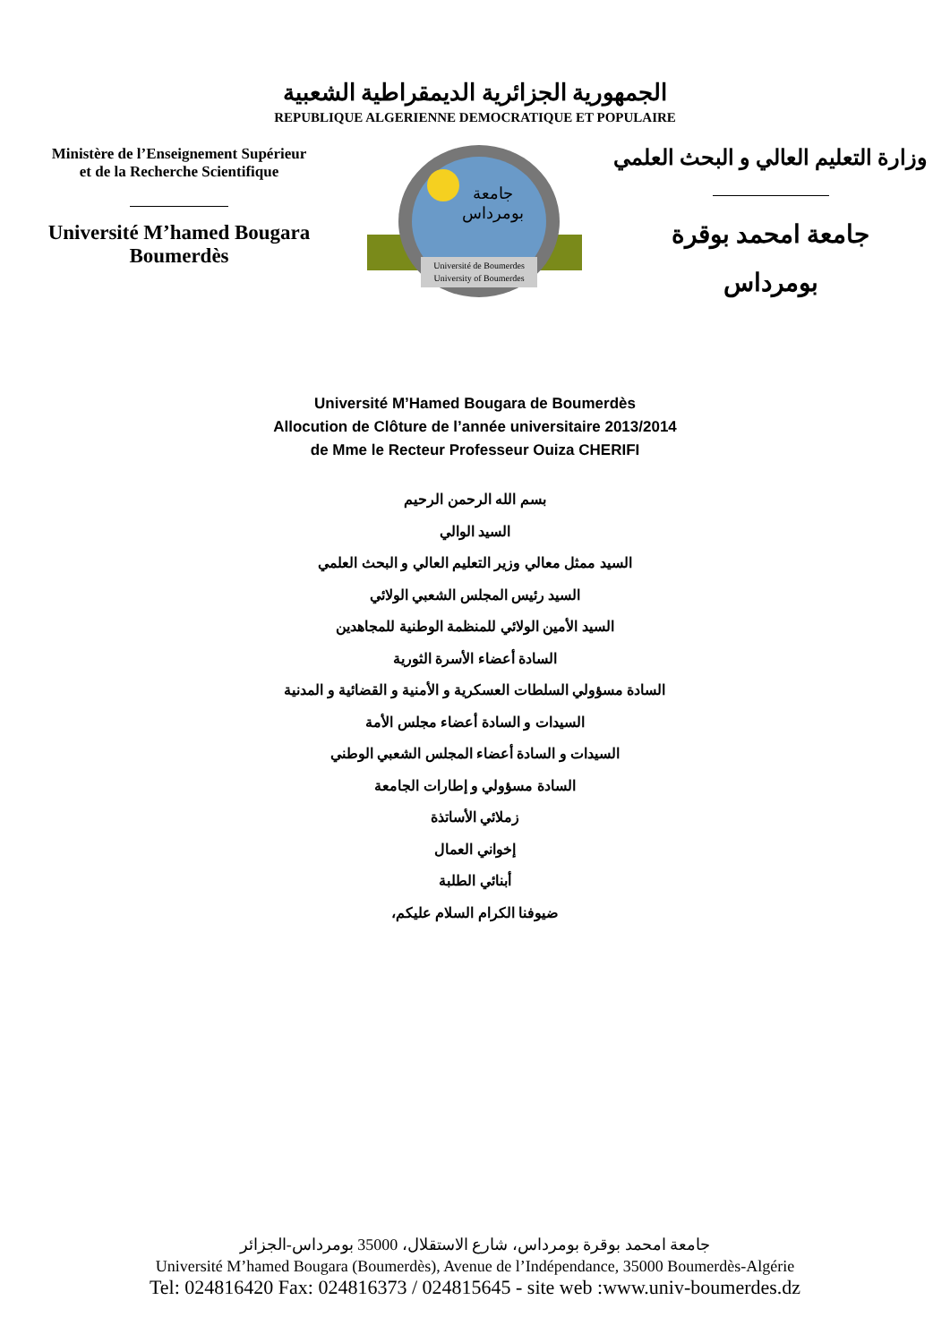الجمهورية الجزائرية الديمقراطية الشعبية
REPUBLIQUE ALGERIENNE DEMOCRATIQUE ET POPULAIRE
Ministère de l’Enseignement Supérieur
et de la Recherche Scientifique
Université M’hamed Bougara
Boumerdès
جامعة
بومرداس
Université de Boumerdes
University of Boumerdes
وزارة التعليم العالي و البحث العلمي
جامعة امحمد بوقرة
بومرداس
Université M’Hamed Bougara de Boumerdès
Allocution de Clôture de l’année universitaire 2013/2014
de Mme le Recteur Professeur Ouiza CHERIFI
بسم الله الرحمن الرحيم
السيد الوالي
السيد ممثل معالي وزير التعليم العالي و البحث العلمي
السيد رئيس المجلس الشعبي الولائي
السيد الأمين الولائي للمنظمة الوطنية للمجاهدين
السادة أعضاء الأسرة الثورية
السادة مسؤولي السلطات العسكرية و الأمنية و القضائية و المدنية
السيدات و السادة أعضاء مجلس الأمة
السيدات و السادة أعضاء المجلس الشعبي الوطني
السادة مسؤولي و إطارات الجامعة
زملائي الأساتذة
إخواني العمال
أبنائي الطلبة
ضيوفنا الكرام السلام عليكم،
جامعة امحمد بوقرة بومرداس، شارع الاستقلال، 35000 بومرداس-الجزائر
Université M’hamed Bougara (Boumerdès), Avenue de l’Indépendance, 35000 Boumerdès-Algérie
Tel: 024816420 Fax: 024816373 / 024815645 - site web :www.univ-boumerdes.dz